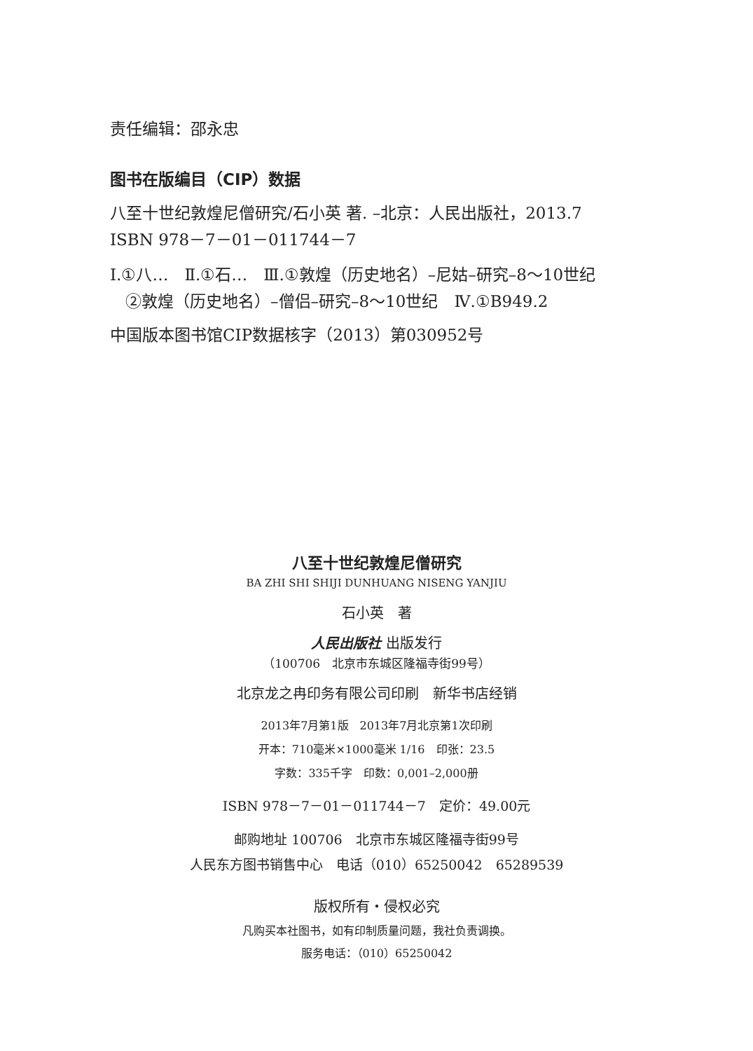责任编辑：邵永忠
图书在版编目（CIP）数据
八至十世纪敦煌尼僧研究/石小英 著. –北京：人民出版社，2013.7
ISBN 978－7－01－011744－7
Ⅰ.①八…　Ⅱ.①石…　Ⅲ.①敦煌（历史地名）–尼姑–研究–8～10世纪
②敦煌（历史地名）–僧侣–研究–8～10世纪　Ⅳ.①B949.2
中国版本图书馆CIP数据核字（2013）第030952号
八至十世纪敦煌尼僧研究
BA ZHI SHI SHIJI DUNHUANG NISENG YANJIU
石小英　著
人民出版社 出版发行
（100706　北京市东城区隆福寺街99号）
北京龙之冉印务有限公司印刷　新华书店经销
2013年7月第1版　2013年7月北京第1次印刷
开本：710毫米×1000毫米 1/16　印张：23.5
字数：335千字　印数：0,001–2,000册
ISBN 978－7－01－011744－7　定价：49.00元
邮购地址 100706　北京市东城区隆福寺街99号
人民东方图书销售中心　电话（010）65250042　65289539
版权所有・侵权必究
凡购买本社图书，如有印制质量问题，我社负责调换。
服务电话：（010）65250042